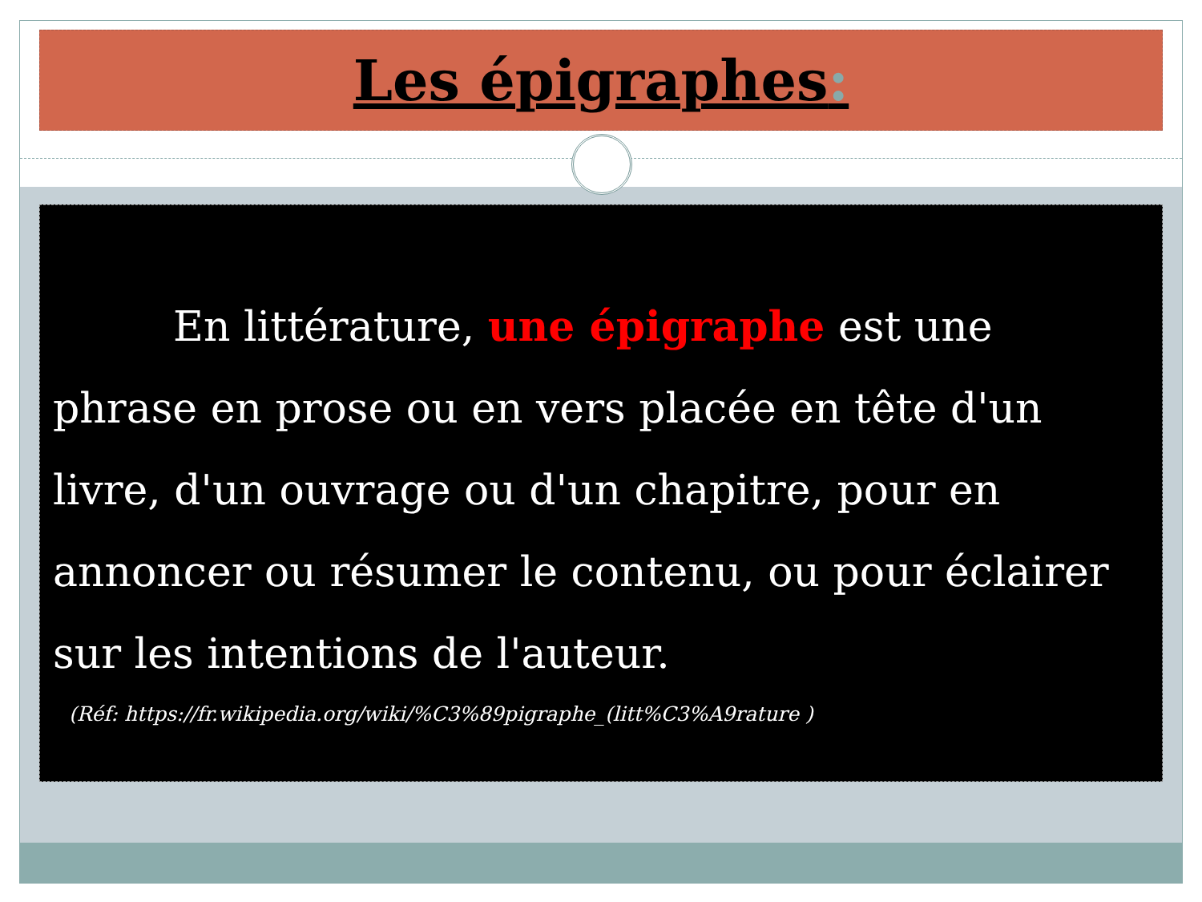Les épigraphes:
En littérature, une épigraphe est une phrase en prose ou en vers placée en tête d'un livre, d'un ouvrage ou d'un chapitre, pour en annoncer ou résumer le contenu, ou pour éclairer sur les intentions de l'auteur.
(Réf: https://fr.wikipedia.org/wiki/%C3%89pigraphe_(litt%C3%A9rature )